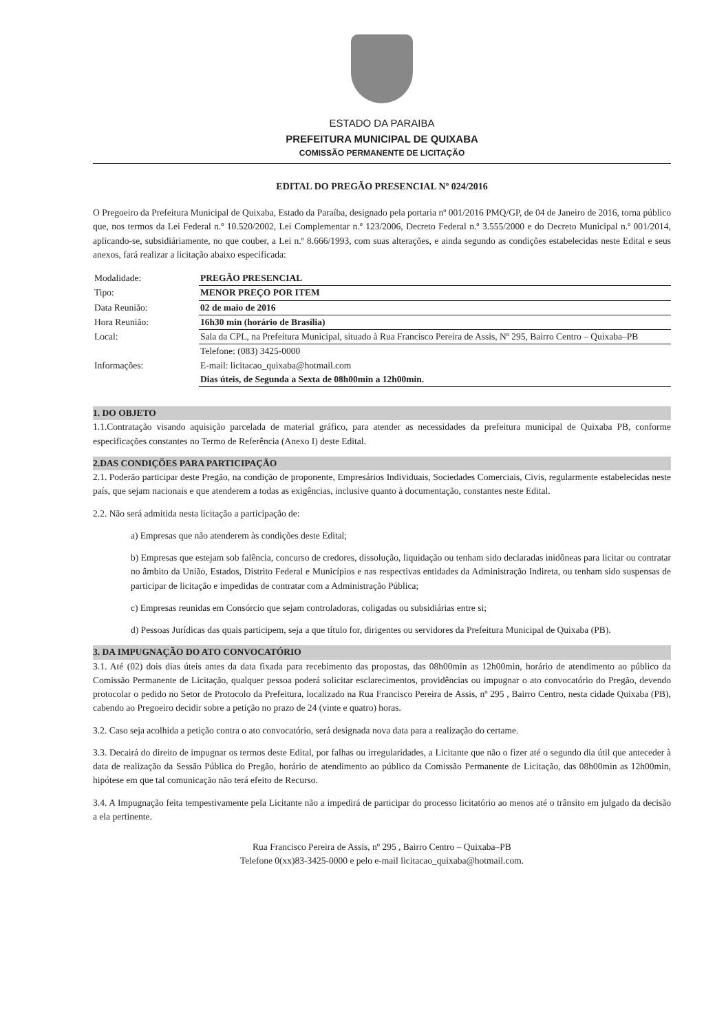ESTADO DA PARAIBA
PREFEITURA MUNICIPAL DE QUIXABA
COMISSÃO PERMANENTE DE LICITAÇÃO
EDITAL DO PREGÃO PRESENCIAL Nº 024/2016
O Pregoeiro da Prefeitura Municipal de Quixaba, Estado da Paraíba, designado pela portaria nº 001/2016 PMQ/GP, de 04 de Janeiro de 2016, torna público que, nos termos da Lei Federal n.º 10.520/2002, Lei Complementar n.º 123/2006, Decreto Federal n.º 3.555/2000 e do Decreto Municipal n.º 001/2014, aplicando-se, subsidiáriamente, no que couber, a Lei n.º 8.666/1993, com suas alterações, e ainda segundo as condições estabelecidas neste Edital e seus anexos, fará realizar a licitação abaixo especificada:
| Modalidade: | PREGÃO PRESENCIAL |
| Tipo: | MENOR PREÇO POR ITEM |
| Data Reunião: | 02 de maio de 2016 |
| Hora Reunião: | 16h30 min (horário de Brasília) |
| Local: | Sala da CPL, na Prefeitura Municipal, situado à Rua Francisco Pereira de Assis, Nº 295, Bairro Centro – Quixaba–PB |
| Informações: | Telefone: (083) 3425-0000 E-mail: licitacao_quixaba@hotmail.com Dias úteis, de Segunda a Sexta de 08h00min a 12h00min. |
1. DO OBJETO
1.1.Contratação visando aquisição parcelada de material gráfico, para atender as necessidades da prefeitura municipal de Quixaba PB, conforme especificações constantes no Termo de Referência (Anexo I) deste Edital.
2.DAS CONDIÇÕES PARA PARTICIPAÇÃO
2.1. Poderão participar deste Pregão, na condição de proponente, Empresários Individuais, Sociedades Comerciais, Civis, regularmente estabelecidas neste país, que sejam nacionais e que atenderem a todas as exigências, inclusive quanto à documentação, constantes neste Edital.
2.2. Não será admitida nesta licitação a participação de:
a) Empresas que não atenderem às condições deste Edital;
b) Empresas que estejam sob falência, concurso de credores, dissolução, liquidação ou tenham sido declaradas inidôneas para licitar ou contratar no âmbito da União, Estados, Distrito Federal e Municípios e nas respectivas entidades da Administração Indireta, ou tenham sido suspensas de participar de licitação e impedidas de contratar com a Administração Pública;
c) Empresas reunidas em Consórcio que sejam controladoras, coligadas ou subsidiárias entre si;
d) Pessoas Jurídicas das quais participem, seja a que título for, dirigentes ou servidores da Prefeitura Municipal de Quixaba (PB).
3. DA IMPUGNAÇÃO DO ATO CONVOCATÓRIO
3.1. Até (02) dois dias úteis antes da data fixada para recebimento das propostas, das 08h00min as 12h00min, horário de atendimento ao público da Comissão Permanente de Licitação, qualquer pessoa poderá solicitar esclarecimentos, providências ou impugnar o ato convocatório do Pregão, devendo protocolar o pedido no Setor de Protocolo da Prefeitura, localizado na Rua Francisco Pereira de Assis, nº 295 , Bairro Centro, nesta cidade Quixaba (PB), cabendo ao Pregoeiro decidir sobre a petição no prazo de 24 (vinte e quatro) horas.
3.2. Caso seja acolhida a petição contra o ato convocatório, será designada nova data para a realização do certame.
3.3. Decairá do direito de impugnar os termos deste Edital, por falhas ou irregularidades, a Licitante que não o fizer até o segundo dia útil que anteceder à data de realização da Sessão Pública do Pregão, horário de atendimento ao público da Comissão Permanente de Licitação, das 08h00min as 12h00min, hipótese em que tal comunicação não terá efeito de Recurso.
3.4. A Impugnação feita tempestivamente pela Licitante não a impedirá de participar do processo licitatório ao menos até o trânsito em julgado da decisão a ela pertinente.
Rua Francisco Pereira de Assis, nº 295 , Bairro Centro – Quixaba–PB
Telefone 0(xx)83-3425-0000 e pelo e-mail licitacao_quixaba@hotmail.com.